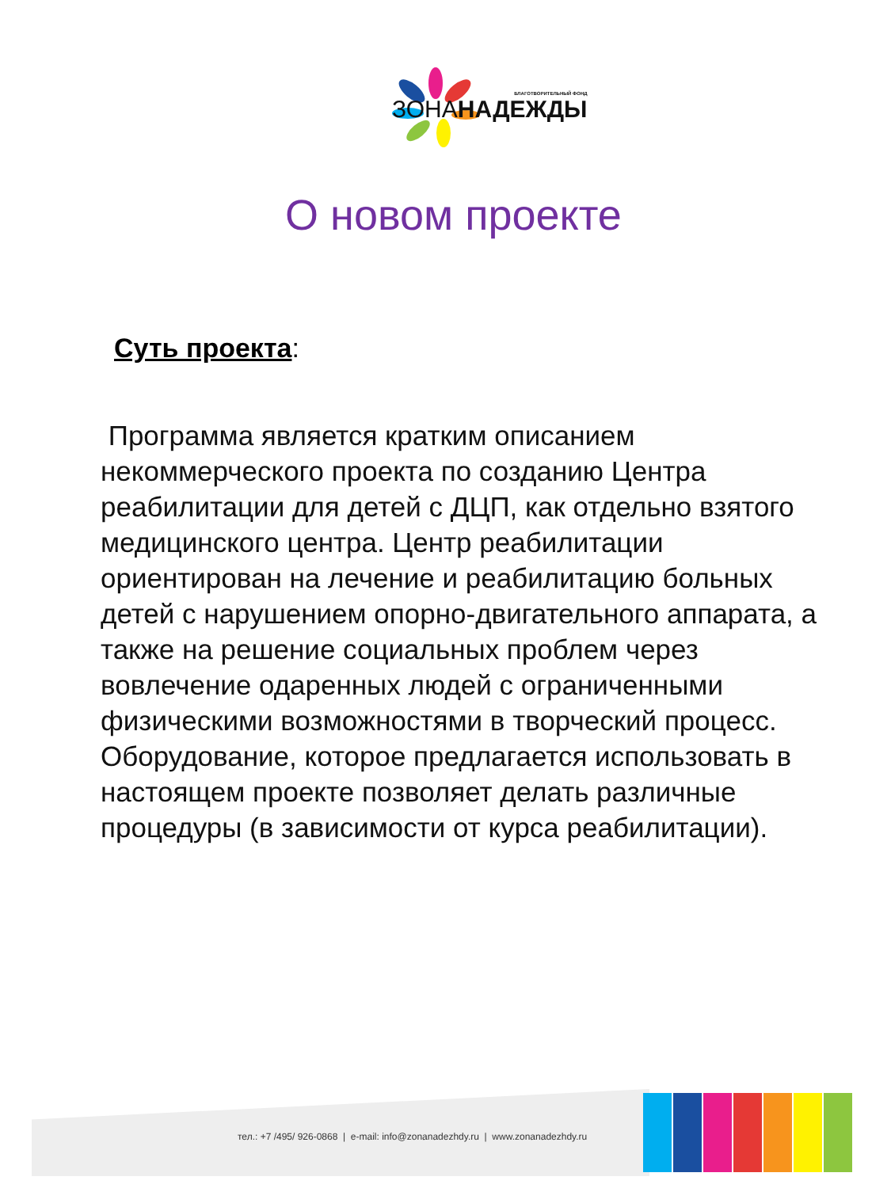БЛАГОТВОРИТЕЛЬНЫЙ ФОНД
ЗОНАНАДЕЖДЫ
О новом проекте
Суть проекта:
Программа является кратким описанием некоммерческого проекта по созданию Центра реабилитации для детей с ДЦП, как отдельно взятого медицинского центра. Центр реабилитации ориентирован на лечение и реабилитацию больных детей с нарушением опорно-двигательного аппарата, а также на решение социальных проблем через вовлечение одаренных людей с ограниченными физическими возможностями в творческий процесс. Оборудование, которое предлагается использовать в настоящем проекте позволяет делать различные процедуры (в зависимости от курса реабилитации).
тел.: +7 /495/ 926-0868 | e-mail: info@zonanadezhdy.ru | www.zonanadezhdy.ru